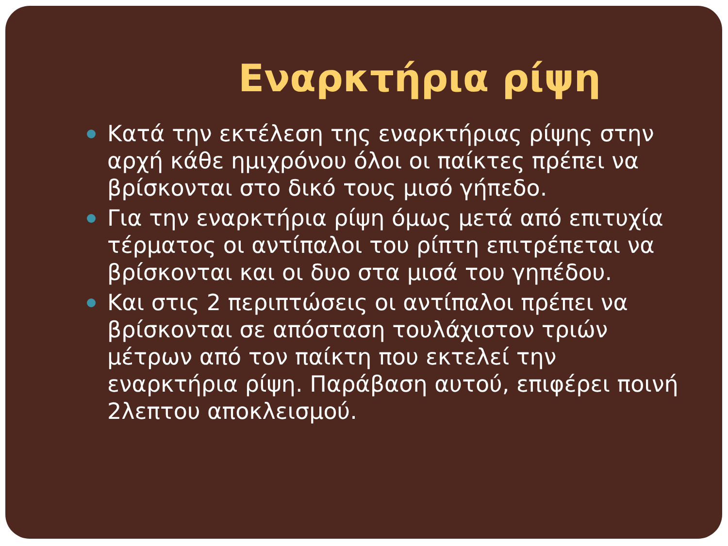Εναρκτήρια ρίψη
Κατά την εκτέλεση της εναρκτήριας ρίψης στην αρχή κάθε ημιχρόνου όλοι οι παίκτες πρέπει να βρίσκονται στο δικό τους μισό γήπεδο.
Για την εναρκτήρια ρίψη όμως μετά από επιτυχία τέρματος οι αντίπαλοι του ρίπτη επιτρέπεται να βρίσκονται και οι δυο στα μισά του γηπέδου.
Και στις 2 περιπτώσεις οι αντίπαλοι πρέπει να βρίσκονται σε απόσταση τουλάχιστον τριών μέτρων από τον παίκτη που εκτελεί την εναρκτήρια ρίψη. Παράβαση αυτού, επιφέρει ποινή 2λεπτου αποκλεισμού.